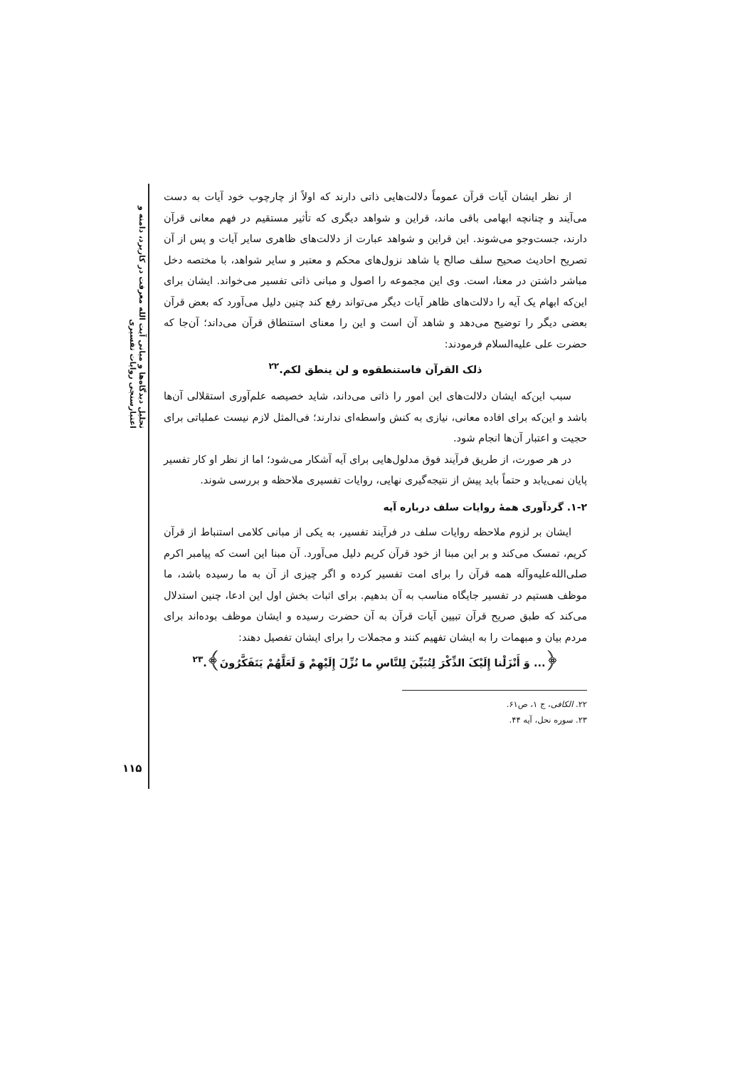تحلیل دیدگاه‌ها و مبانی آیت الله معرفت در کاربرد، دامنه و اعتبارسنجی روایات تفسیری
۱۱۵
از نظر ایشان آیات قرآن عموماً دلالت‌هایی ذاتی دارند که اولاً از چارچوب خود آیات به دست می‌آیند و چنانچه ابهامی باقی ماند، قراین و شواهد دیگری که تأثیر مستقیم در فهم معانی قرآن دارند، جست‌وجو می‌شوند. این قراین و شواهد عبارت از دلالت‌های ظاهری سایر آیات و پس از آن تصریح احادیث صحیح سلف صالح یا شاهد نزول‌های محکم و معتبر و سایر شواهد، با مختصه دخل مباشر داشتن در معنا، است. وی این مجموعه را اصول و مبانی ذاتی تفسیر می‌خواند. ایشان برای این‌که ابهام یک آیه را دلالت‌های ظاهر آیات دیگر می‌تواند رفع کند چنین دلیل می‌آورد که بعض قرآن بعضی دیگر را توضیح می‌دهد و شاهد آن است و این را معنای استنطاق قرآن می‌داند؛ آن‌جا که حضرت علی علیه‌السلام فرمودند:
ذلک القرآن فاستنطقوه و لن ینطق لکم.<sup>۲۲</sup>
سبب این‌که ایشان دلالت‌های این امور را ذاتی می‌داند، شاید خصیصه علم‌آوری استقلالی آن‌ها باشد و این‌که برای افاده معانی، نیازی به کنش واسطه‌ای ندارند؛ فی‌المثل لازم نیست عملیاتی برای حجیت و اعتبار آن‌ها انجام شود.
در هر صورت، از طریق فرآیند فوق مدلول‌هایی برای آیه آشکار می‌شود؛ اما از نظر او کار تفسیر پایان نمی‌یابد و حتماً باید پیش از نتیجه‌گیری نهایی، روایات تفسیری ملاحظه و بررسی شوند.
۱-۲. گردآوری همهٔ روایات سلف درباره آیه
ایشان بر لزوم ملاحظه روایات سلف در فرآیند تفسیر، به یکی از مبانی کلامی استنباط از قرآن کریم، تمسک می‌کند و بر این مبنا از خود قرآن کریم دلیل می‌آورد. آن مبنا این است که پیامبر اکرم صلی‌الله‌علیه‌وآله همه قرآن را برای امت تفسیر کرده و اگر چیزی از آن به ما رسیده باشد، ما موظف هستیم در تفسیر جایگاه مناسب به آن بدهیم. برای اثبات بخش اول این ادعا، چنین استدلال می‌کند که طبق صریح قرآن تبیین آیات قرآن به آن حضرت رسیده و ایشان موظف بوده‌اند برای مردم بیان و مبهمات را به ایشان تفهیم کنند و مجملات را برای ایشان تفصیل دهند:
﴿... وَ أَنْزَلْنا إِلَیْکَ الذِّکْرَ لِتُبَیِّنَ لِلنَّاسِ ما نُزِّلَ إِلَیْهِمْ وَ لَعَلَّهُمْ یَتَفَکَّرُونَ﴾.<sup>۲۳</sup>
۲۲. الکافی، ج ۱، ص۶۱.
۲۳. سوره نحل، آیه ۴۴.